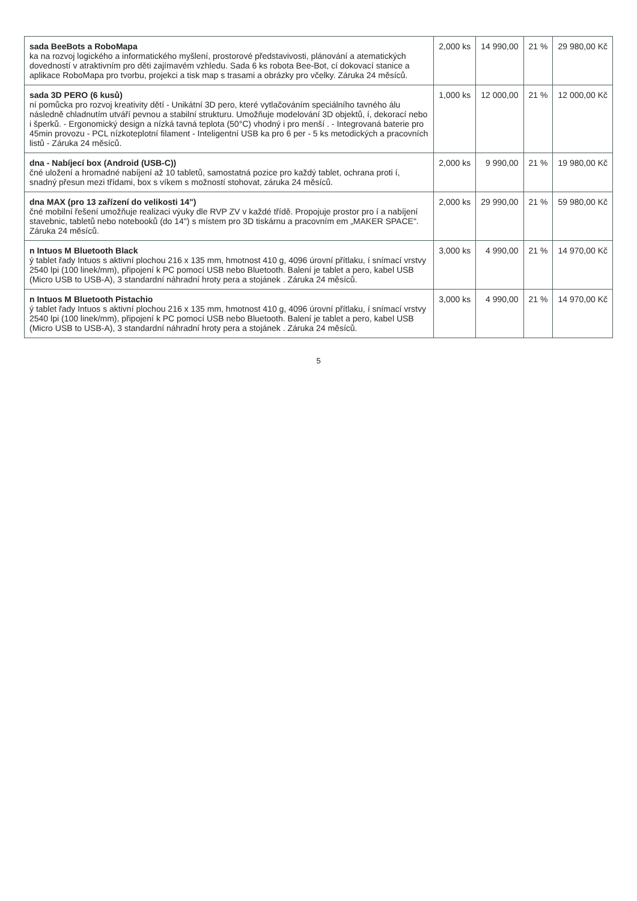| sada BeeBots a RoboMapa ka na rozvoj logického a informatického myšlení, prostorové představivosti, plánování a atematických dovedností v atraktivním pro děti zajímavém vzhledu. Sada 6 ks robota Bee-Bot, cí dokovací stanice a aplikace RoboMapa pro tvorbu, projekci a tisk map s trasami a obrázky pro včelky. Záruka 24 měsíců. | 2,000 ks | 14 990,00 | 21 % | 29 980,00 Kč |
| sada 3D PERO (6 kusů) ní pomůcka pro rozvoj kreativity dětí - Unikátní 3D pero, které vytlačováním speciálního tavného álu následně chladnutím utváří pevnou a stabilní strukturu. Umožňuje modelování 3D objektů, í, dekorací nebo i šperků. - Ergonomický design a nízká tavná teplota (50°C) vhodný i pro menší . - Integrovaná baterie pro 45min provozu - PCL nízkoteplotní filament - Inteligentní USB ka pro 6 per - 5 ks metodických a pracovních listů - Záruka 24 měsíců. | 1,000 ks | 12 000,00 | 21 % | 12 000,00 Kč |
| dna - Nabíjecí box (Android (USB-C)) čné uložení a hromadné nabíjení až 10 tabletů, samostatná pozice pro každý tablet, ochrana proti í, snadný přesun mezi třídami, box s víkem s možností stohovat, záruka 24 měsíců. | 2,000 ks | 9 990,00 | 21 % | 19 980,00 Kč |
| dna MAX (pro 13 zařízení do velikosti 14") čné mobilní řešení umožňuje realizaci výuky dle RVP ZV v každé třídě. Propojuje prostor pro í a nabíjení stavebnic, tabletů nebo notebooků (do 14") s místem pro 3D tiskárnu a pracovním em „MAKER SPACE". Záruka 24 měsíců. | 2,000 ks | 29 990,00 | 21 % | 59 980,00 Kč |
| n Intuos M Bluetooth Black ý tablet řady Intuos s aktivní plochou 216 x 135 mm, hmotnost 410 g, 4096 úrovní přítlaku, í snímací vrstvy 2540 lpi (100 linek/mm), připojení k PC pomocí USB nebo Bluetooth. Balení je tablet a pero, kabel USB (Micro USB to USB-A), 3 standardní náhradní hroty pera a stojánek . Záruka 24 měsíců. | 3,000 ks | 4 990,00 | 21 % | 14 970,00 Kč |
| n Intuos M Bluetooth Pistachio ý tablet řady Intuos s aktivní plochou 216 x 135 mm, hmotnost 410 g, 4096 úrovní přítlaku, í snímací vrstvy 2540 lpi (100 linek/mm), připojení k PC pomocí USB nebo Bluetooth. Balení je tablet a pero, kabel USB (Micro USB to USB-A), 3 standardní náhradní hroty pera a stojánek . Záruka 24 měsíců. | 3,000 ks | 4 990,00 | 21 % | 14 970,00 Kč |
5